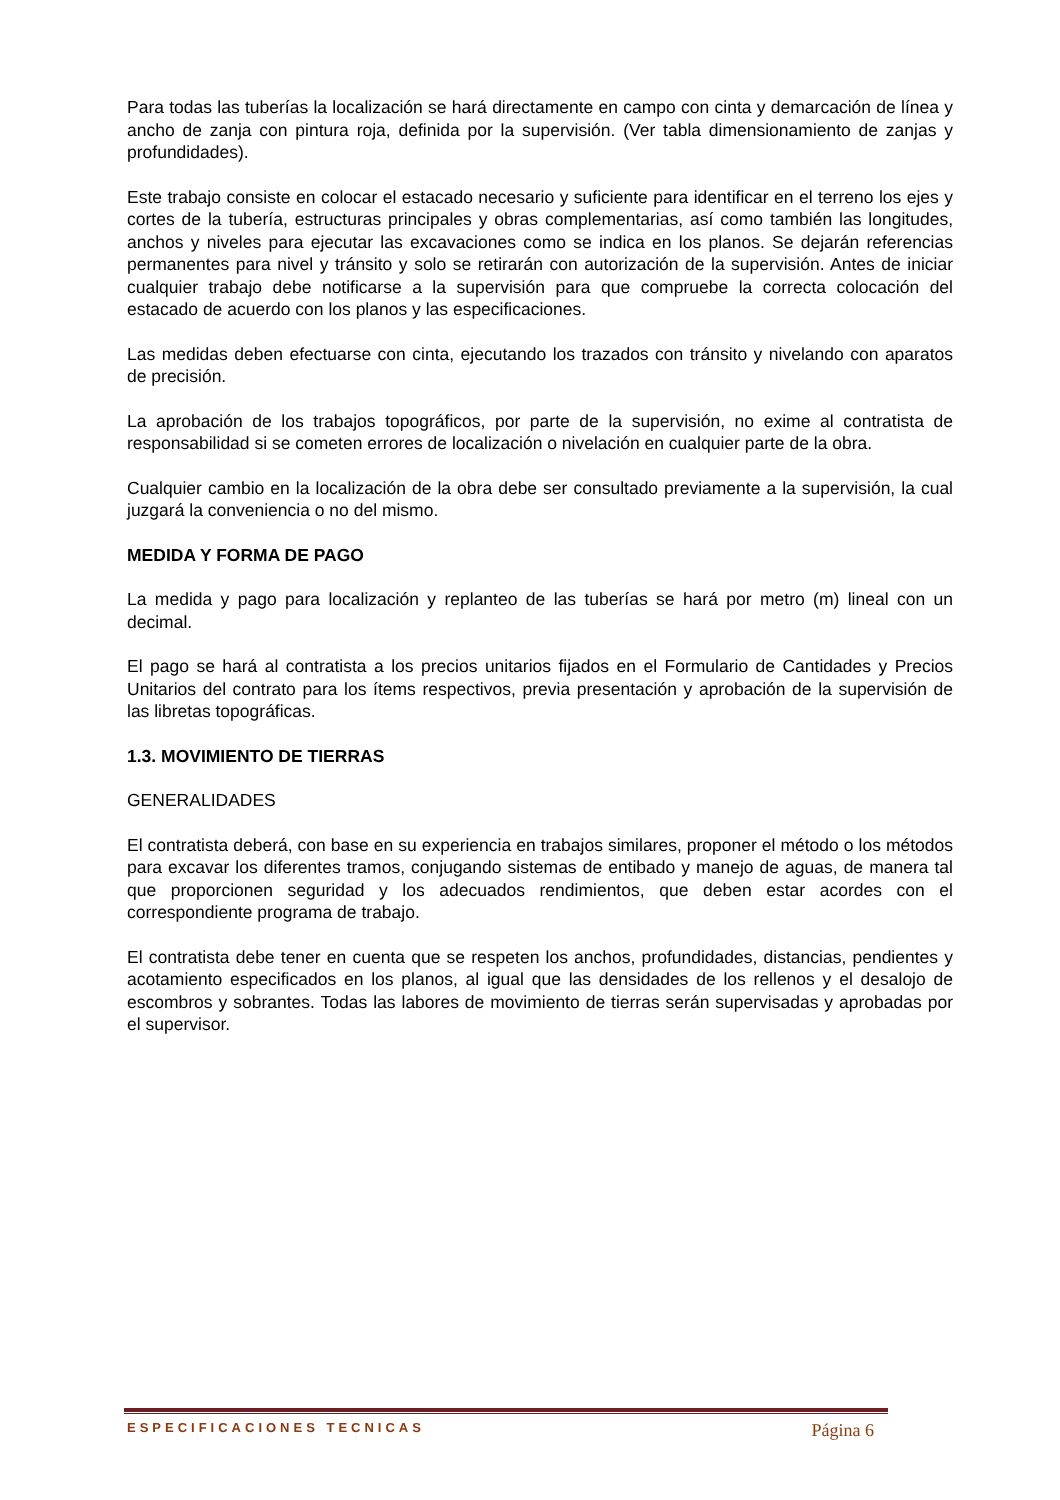Para todas las tuberías la localización se hará directamente en campo con cinta y demarcación de línea y ancho de zanja con pintura roja, definida por la supervisión. (Ver tabla dimensionamiento de zanjas y profundidades).
Este trabajo consiste en colocar el estacado necesario y suficiente para identificar en el terreno los ejes y cortes de la tubería, estructuras principales y obras complementarias, así como también las longitudes, anchos y niveles para ejecutar las excavaciones como se indica en los planos. Se dejarán referencias permanentes para nivel y tránsito y solo se retirarán con autorización de la supervisión. Antes de iniciar cualquier trabajo debe notificarse a la supervisión para que compruebe la correcta colocación del estacado de acuerdo con los planos y las especificaciones.
Las medidas deben efectuarse con cinta, ejecutando los trazados con tránsito y nivelando con aparatos de precisión.
La aprobación de los trabajos topográficos, por parte de la supervisión, no exime al contratista de responsabilidad si se cometen errores de localización o nivelación en cualquier parte de la obra.
Cualquier cambio en la localización de la obra debe ser consultado previamente a la supervisión, la cual juzgará la conveniencia o no del mismo.
MEDIDA Y FORMA DE PAGO
La medida y pago para localización y replanteo de las tuberías se hará por metro (m) lineal con un decimal.
El pago se hará al contratista a los precios unitarios fijados en el Formulario de Cantidades y Precios Unitarios del contrato para los ítems respectivos, previa presentación y aprobación de la supervisión de las libretas topográficas.
1.3. MOVIMIENTO DE TIERRAS
GENERALIDADES
El contratista deberá, con base en su experiencia en trabajos similares, proponer el método o los métodos para excavar los diferentes tramos, conjugando sistemas de entibado y manejo de aguas, de manera tal que proporcionen seguridad y los adecuados rendimientos, que deben estar acordes con el correspondiente programa de trabajo.
El contratista debe tener en cuenta que se respeten los anchos, profundidades, distancias, pendientes y acotamiento especificados en los planos, al igual que las densidades de los rellenos y el desalojo de escombros y sobrantes. Todas las labores de movimiento de tierras serán supervisadas y aprobadas por el supervisor.
ESPECIFICACIONES TECNICAS Página 6